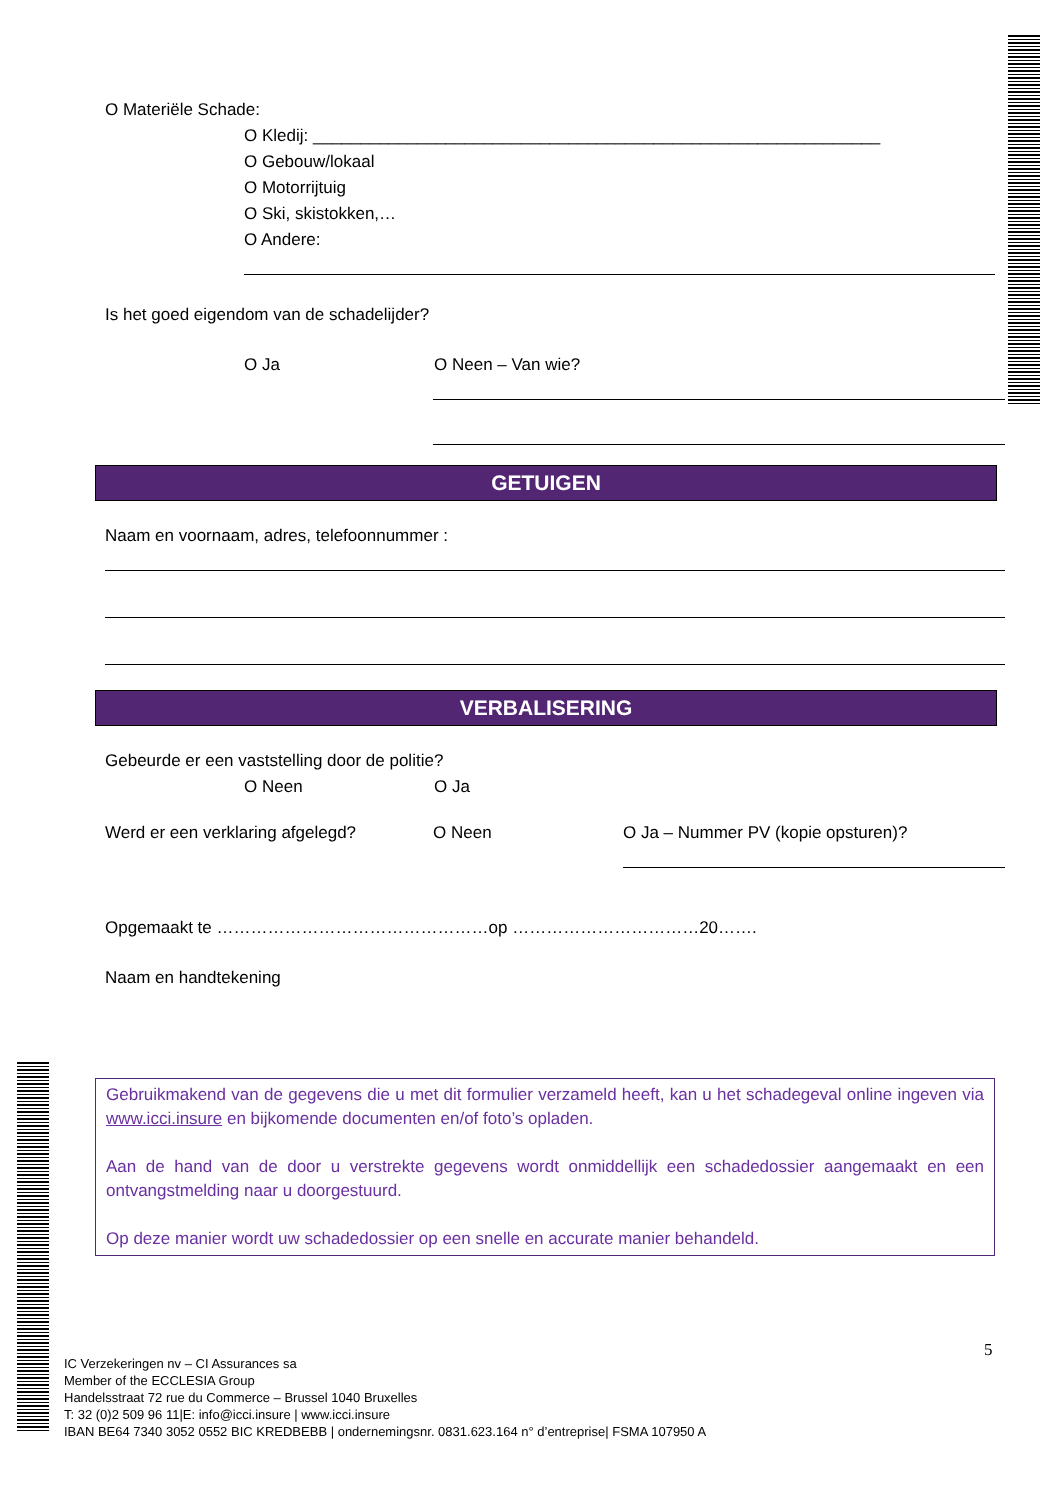O Materiële Schade:
O Kledij: ____________________________________________________________
O Gebouw/lokaal
O Motorrijtuig
O Ski, skistokken,…
O Andere:
Is het goed eigendom van de schadelijder?
O Ja O Neen – Van wie?
GETUIGEN
Naam en voornaam, adres, telefoonnummer :
VERBALISERING
Gebeurde er een vaststelling door de politie?
O Neen O Ja
Werd er een verklaring afgelegd? O Neen O Ja – Nummer PV (kopie opsturen)?
Opgemaakt te …………………………………………op ……………………………20…….
Naam en handtekening
Gebruikmakend van de gegevens die u met dit formulier verzameld heeft, kan u het schadegeval online ingeven via www.icci.insure en bijkomende documenten en/of foto’s opladen.
Aan de hand van de door u verstrekte gegevens wordt onmiddellijk een schadedossier aangemaakt en een ontvangstmelding naar u doorgestuurd.
Op deze manier wordt uw schadedossier op een snelle en accurate manier behandeld.
5
IC Verzekeringen nv – CI Assurances sa
Member of the ECCLESIA Group
Handelsstraat 72 rue du Commerce – Brussel 1040 Bruxelles
T: 32 (0)2 509 96 11|E: info@icci.insure | www.icci.insure
IBAN BE64 7340 3052 0552 BIC KREDBEBB | ondernemingsnr. 0831.623.164 n° d’entreprise| FSMA 107950 A